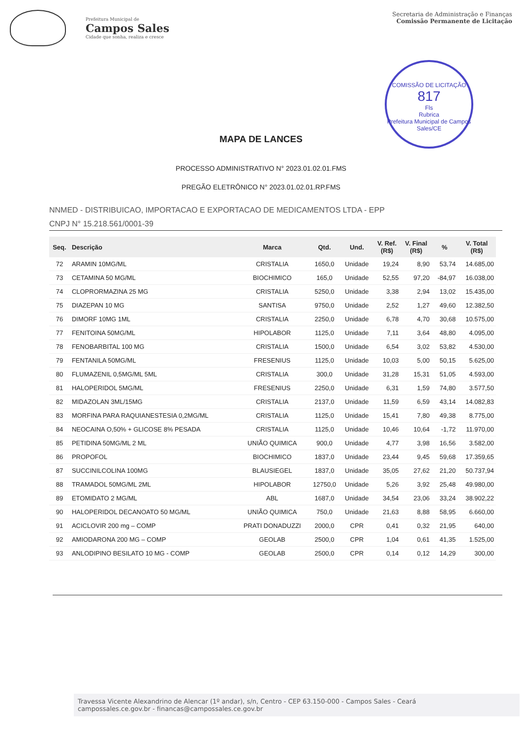Prefeitura Municipal de
Campos Sales
Cidade que sonha, realiza e cresce
Secretaria de Administração e Finanças
Comissão Permanente de Licitação
COMISSÃO DE LICITAÇÃO
817
Fls
Rubrica
Prefeitura Municipal de Campos Sales/CE
MAPA DE LANCES
PROCESSO ADMINISTRATIVO N° 2023.01.02.01.FMS
PREGÃO ELETRÔNICO N° 2023.01.02.01.RP.FMS
NNMED - DISTRIBUICAO, IMPORTACAO E EXPORTACAO DE MEDICAMENTOS LTDA - EPP
CNPJ N° 15.218.561/0001-39
| Seq. | Descrição | Marca | Qtd. | Und. | V. Ref. (R$) | V. Final (R$) | % | V. Total (R$) |
| --- | --- | --- | --- | --- | --- | --- | --- | --- |
| 72 | ARAMIN 10MG/ML | CRISTALIA | 1650,0 | Unidade | 19,24 | 8,90 | 53,74 | 14.685,00 |
| 73 | CETAMINA 50 MG/ML | BIOCHIMICO | 165,0 | Unidade | 52,55 | 97,20 | -84,97 | 16.038,00 |
| 74 | CLOPRORMAZINA 25 MG | CRISTALIA | 5250,0 | Unidade | 3,38 | 2,94 | 13,02 | 15.435,00 |
| 75 | DIAZEPAN 10 MG | SANTISA | 9750,0 | Unidade | 2,52 | 1,27 | 49,60 | 12.382,50 |
| 76 | DIMORF 10MG 1ML | CRISTALIA | 2250,0 | Unidade | 6,78 | 4,70 | 30,68 | 10.575,00 |
| 77 | FENITOINA 50MG/ML | HIPOLABOR | 1125,0 | Unidade | 7,11 | 3,64 | 48,80 | 4.095,00 |
| 78 | FENOBARBITAL 100 MG | CRISTALIA | 1500,0 | Unidade | 6,54 | 3,02 | 53,82 | 4.530,00 |
| 79 | FENTANILA 50MG/ML | FRESENIUS | 1125,0 | Unidade | 10,03 | 5,00 | 50,15 | 5.625,00 |
| 80 | FLUMAZENIL 0,5MG/ML 5ML | CRISTALIA | 300,0 | Unidade | 31,28 | 15,31 | 51,05 | 4.593,00 |
| 81 | HALOPERIDOL 5MG/ML | FRESENIUS | 2250,0 | Unidade | 6,31 | 1,59 | 74,80 | 3.577,50 |
| 82 | MIDAZOLAN 3ML/15MG | CRISTALIA | 2137,0 | Unidade | 11,59 | 6,59 | 43,14 | 14.082,83 |
| 83 | MORFINA PARA RAQUIANESTESIA 0,2MG/ML | CRISTALIA | 1125,0 | Unidade | 15,41 | 7,80 | 49,38 | 8.775,00 |
| 84 | NEOCAINA O,50% + GLICOSE 8% PESADA | CRISTALIA | 1125,0 | Unidade | 10,46 | 10,64 | -1,72 | 11.970,00 |
| 85 | PETIDINA 50MG/ML 2 ML | UNIÃO QUIMICA | 900,0 | Unidade | 4,77 | 3,98 | 16,56 | 3.582,00 |
| 86 | PROPOFOL | BIOCHIMICO | 1837,0 | Unidade | 23,44 | 9,45 | 59,68 | 17.359,65 |
| 87 | SUCCINILCOLINA 100MG | BLAUSIEGEL | 1837,0 | Unidade | 35,05 | 27,62 | 21,20 | 50.737,94 |
| 88 | TRAMADOL 50MG/ML 2ML | HIPOLABOR | 12750,0 | Unidade | 5,26 | 3,92 | 25,48 | 49.980,00 |
| 89 | ETOMIDATO 2 MG/ML | ABL | 1687,0 | Unidade | 34,54 | 23,06 | 33,24 | 38.902,22 |
| 90 | HALOPERIDOL DECANOATO 50 MG/ML | UNIÃO QUIMICA | 750,0 | Unidade | 21,63 | 8,88 | 58,95 | 6.660,00 |
| 91 | ACICLOVIR 200 mg – COMP | PRATI DONADUZZI | 2000,0 | CPR | 0,41 | 0,32 | 21,95 | 640,00 |
| 92 | AMIODARONA 200 MG – COMP | GEOLAB | 2500,0 | CPR | 1,04 | 0,61 | 41,35 | 1.525,00 |
| 93 | ANLODIPINO BESILATO 10 MG - COMP | GEOLAB | 2500,0 | CPR | 0,14 | 0,12 | 14,29 | 300,00 |
Travessa Vicente Alexandrino de Alencar (1º andar), s/n, Centro - CEP 63.150-000 - Campos Sales - Ceará
campossales.ce.gov.br - financas@campossales.ce.gov.br